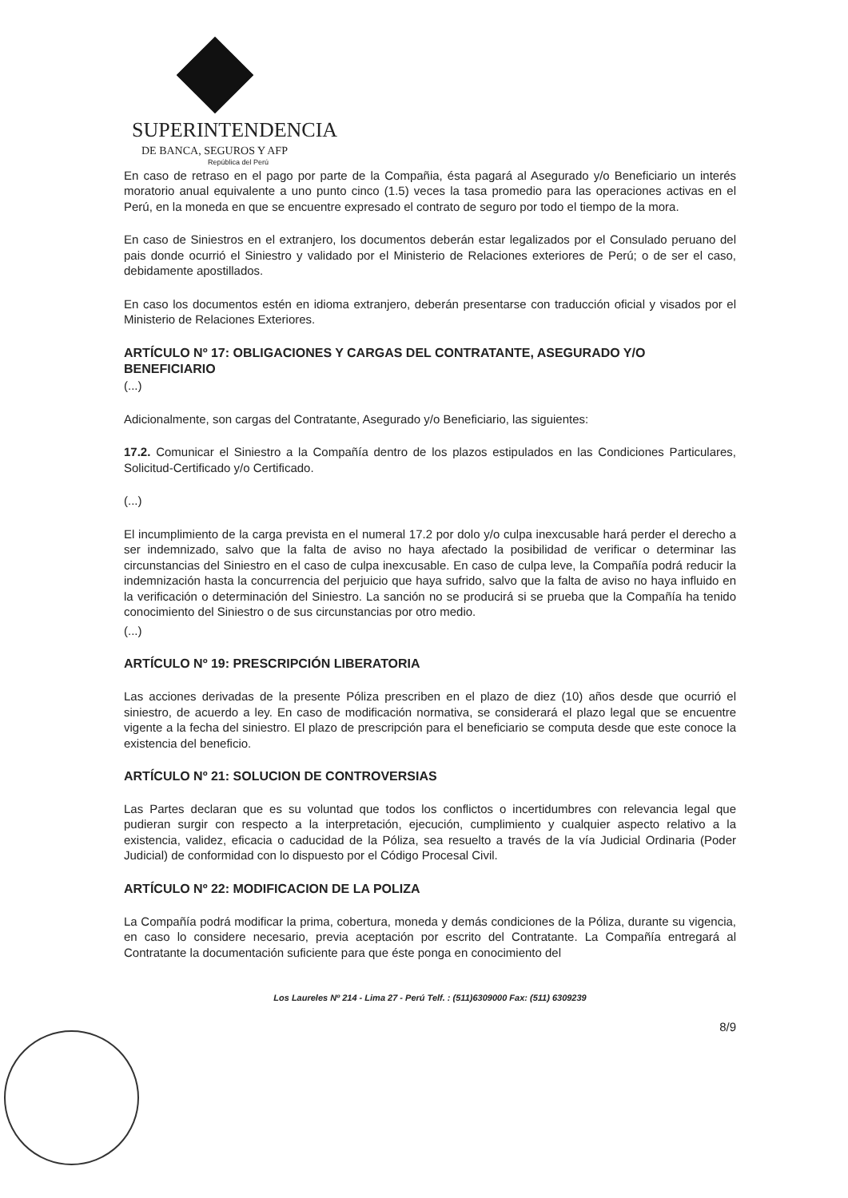SUPERINTENDENCIA
DE BANCA, SEGUROS Y AFP
República del Perú
En caso de retraso en el pago por parte de la Compañia, ésta pagará al Asegurado y/o Beneficiario un interés moratorio anual equivalente a uno punto cinco (1.5) veces la tasa promedio para las operaciones activas en el Perú, en la moneda en que se encuentre expresado el contrato de seguro por todo el tiempo de la mora.
En caso de Siniestros en el extranjero, los documentos deberán estar legalizados por el Consulado peruano del pais donde ocurrió el Siniestro y validado por el Ministerio de Relaciones exteriores de Perú; o de ser el caso, debidamente apostillados.
En caso los documentos estén en idioma extranjero, deberán presentarse con traducción oficial y visados por el Ministerio de Relaciones Exteriores.
ARTÍCULO Nº 17: OBLIGACIONES Y CARGAS DEL CONTRATANTE, ASEGURADO Y/O BENEFICIARIO
(...)
Adicionalmente, son cargas del Contratante, Asegurado y/o Beneficiario, las siguientes:
17.2. Comunicar el Siniestro a la Compañía dentro de los plazos estipulados en las Condiciones Particulares, Solicitud-Certificado y/o Certificado.
(...)
El incumplimiento de la carga prevista en el numeral 17.2 por dolo y/o culpa inexcusable hará perder el derecho a ser indemnizado, salvo que la falta de aviso no haya afectado la posibilidad de verificar o determinar las circunstancias del Siniestro en el caso de culpa inexcusable. En caso de culpa leve, la Compañía podrá reducir la indemnización hasta la concurrencia del perjuicio que haya sufrido, salvo que la falta de aviso no haya influido en la verificación o determinación del Siniestro. La sanción no se producirá si se prueba que la Compañía ha tenido conocimiento del Siniestro o de sus circunstancias por otro medio.
(...)
ARTÍCULO Nº 19: PRESCRIPCIÓN LIBERATORIA
Las acciones derivadas de la presente Póliza prescriben en el plazo de diez (10) años desde que ocurrió el siniestro, de acuerdo a ley. En caso de modificación normativa, se considerará el plazo legal que se encuentre vigente a la fecha del siniestro. El plazo de prescripción para el beneficiario se computa desde que este conoce la existencia del beneficio.
ARTÍCULO Nº 21: SOLUCION DE CONTROVERSIAS
Las Partes declaran que es su voluntad que todos los conflictos o incertidumbres con relevancia legal que pudieran surgir con respecto a la interpretación, ejecución, cumplimiento y cualquier aspecto relativo a la existencia, validez, eficacia o caducidad de la Póliza, sea resuelto a través de la vía Judicial Ordinaria (Poder Judicial) de conformidad con lo dispuesto por el Código Procesal Civil.
ARTÍCULO Nº 22: MODIFICACION DE LA POLIZA
La Compañía podrá modificar la prima, cobertura, moneda y demás condiciones de la Póliza, durante su vigencia, en caso lo considere necesario, previa aceptación por escrito del Contratante. La Compañía entregará al Contratante la documentación suficiente para que éste ponga en conocimiento del
Los Laureles Nº 214 - Lima 27 - Perú Telf. : (511)6309000 Fax: (511) 6309239
8/9